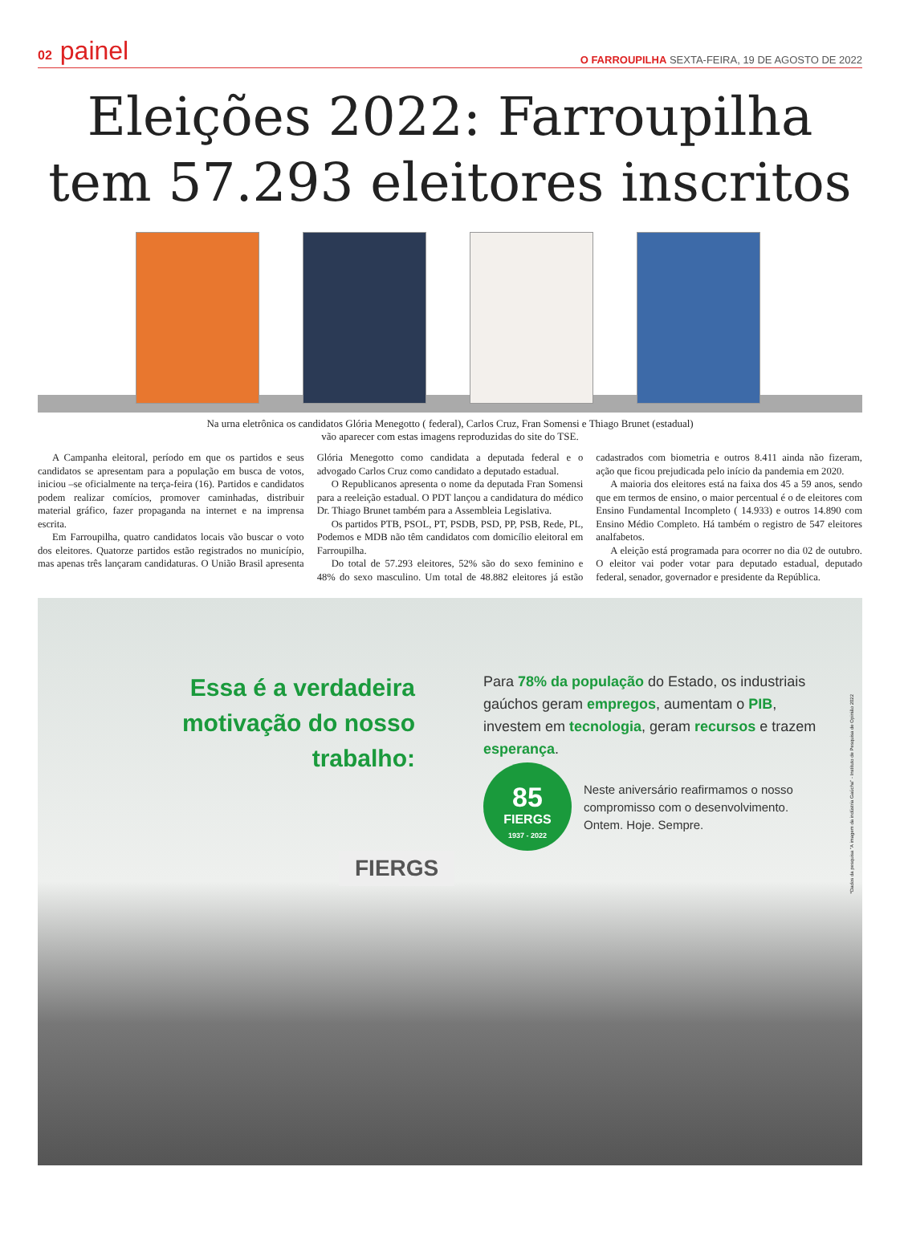02 painel
O FARROUPILHA SEXTA-FEIRA, 19 DE AGOSTO DE 2022
Eleições 2022: Farroupilha tem 57.293 eleitores inscritos
Na urna eletrônica os candidatos Glória Menegotto ( federal), Carlos Cruz, Fran Somensi e Thiago Brunet (estadual)
vão aparecer com estas imagens reproduzidas do site do TSE.
A Campanha eleitoral, período em que os partidos e seus candidatos se apresentam para a população em busca de votos, iniciou –se oficialmente na terça-feira (16). Partidos e candidatos podem realizar comícios, promover caminhadas, distribuir material gráfico, fazer propaganda na internet e na imprensa escrita.
Em Farroupilha, quatro candidatos locais vão buscar o voto dos eleitores. Quatorze partidos estão registrados no município, mas apenas três lançaram candidaturas. O União Brasil apresenta Glória Menegotto como candidata a deputada federal e o advogado Carlos Cruz como candidato a deputado estadual.
O Republicanos apresenta o nome da deputada Fran Somensi para a reeleição estadual. O PDT lançou a candidatura do médico Dr. Thiago Brunet também para a Assembleia Legislativa.
Os partidos PTB, PSOL, PT, PSDB, PSD, PP, PSB, Rede, PL, Podemos e MDB não têm candidatos com domicílio eleitoral em Farroupilha.
Do total de 57.293 eleitores, 52% são do sexo feminino e 48% do sexo masculino. Um total de 48.882 eleitores já estão cadastrados com biometria e outros 8.411 ainda não fizeram, ação que ficou prejudicada pelo início da pandemia em 2020.
A maioria dos eleitores está na faixa dos 45 a 59 anos, sendo que em termos de ensino, o maior percentual é o de eleitores com Ensino Fundamental Incompleto ( 14.933) e outros 14.890 com Ensino Médio Completo. Há também o registro de 547 eleitores analfabetos.
A eleição está programada para ocorrer no dia 02 de outubro. O eleitor vai poder votar para deputado estadual, deputado federal, senador, governador e presidente da República.
Essa é a verdadeira motivação do nosso trabalho:
Para 78% da população do Estado, os industriais gaúchos geram empregos, aumentam o PIB, investem em tecnologia, geram recursos e trazem esperança.
85
FIERGS
1937 - 2022
Neste aniversário reafirmamos o nosso compromisso com o desenvolvimento. Ontem. Hoje. Sempre.
*Dados da pesquisa "A imagem da indústria Gaúcha" - Instituto de Pesquisa de Opinião 2022
FIERGS